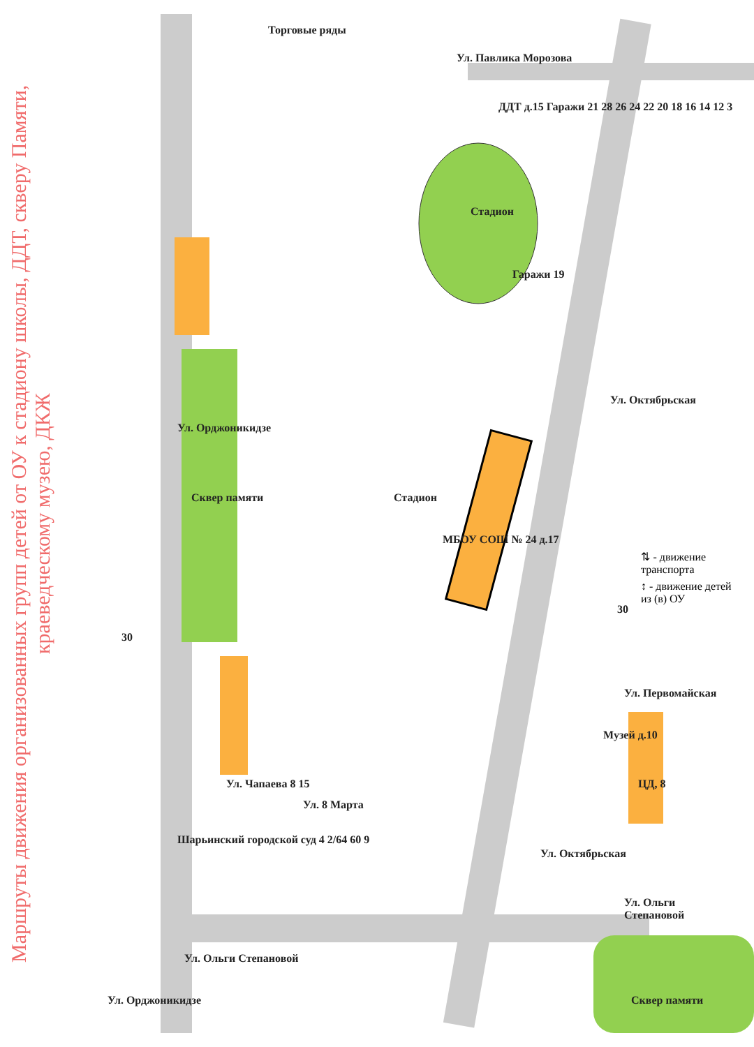Маршруты движения организованных групп детей от ОУ к стадиону школы, ДДТ, скверу Памяти, краеведческому музею, ДКЖ
Торговые ряды
Ул. Павлика Морозова
ДДТ д.15 Гаражи 21 28 26 24 22 20 18 16 14 12 3
Стадион
Стадион
МБОУ СОШ № 24 д.17
Гаражи 19
Ул. Орджоникидзе
Сквер памяти
Ул. Октябрьская
Ул. Первомайская
Музей д.10
ЦД, 8
Ул. Чапаева 8 15
Ул. 8 Марта
Шарьинский городской суд 4 2/64 60 9
Ул. Октябрьская
Ул. Ольги Степановой
Ул. Ольги Степановой
Ул. Орджоникидзе Сквер памяти
⇅ - движение транспорта
↕ - движение детей из (в) ОУ
30
30